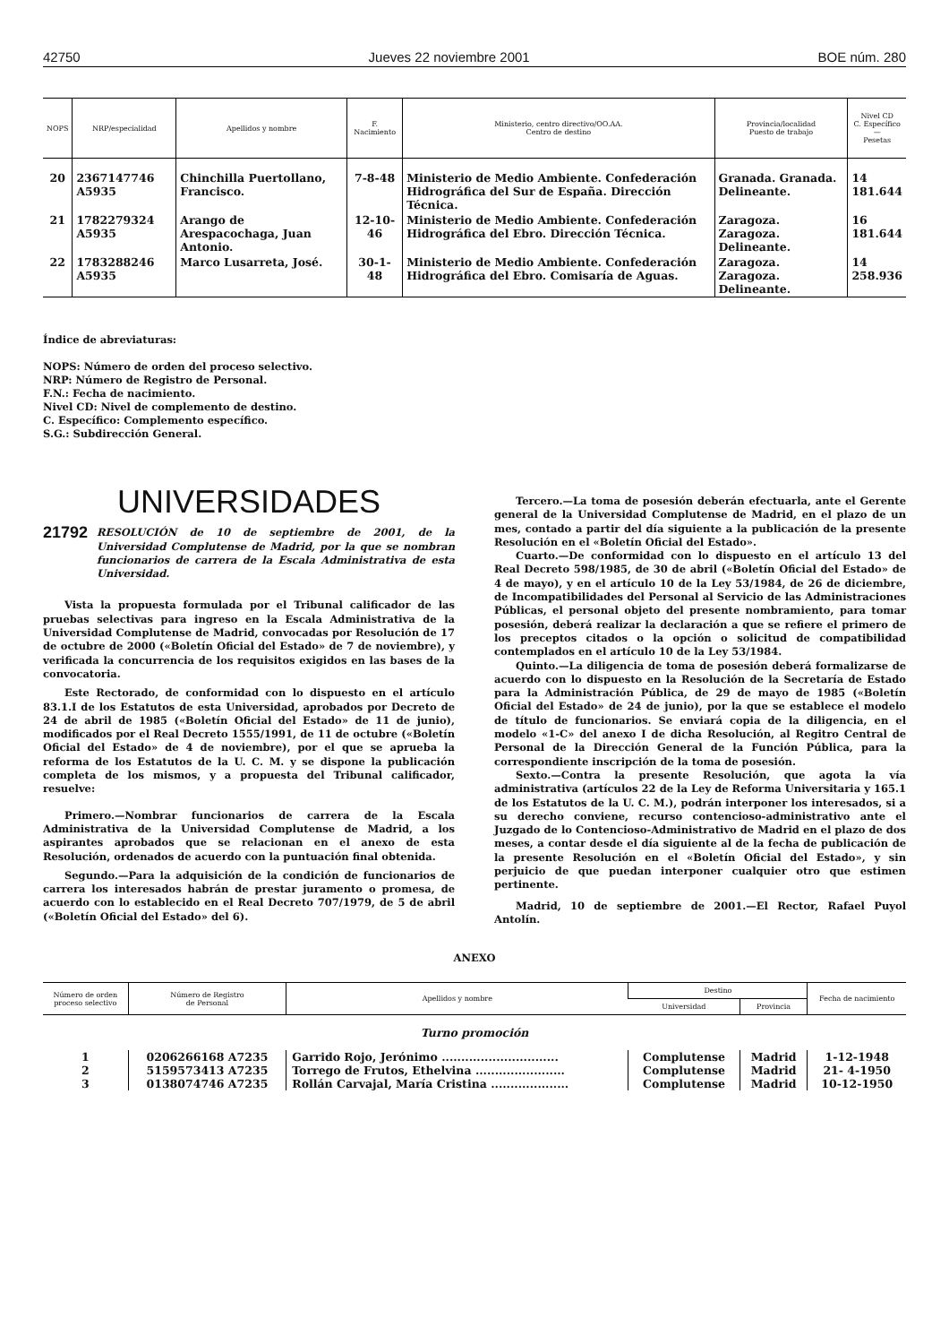42750 Jueves 22 noviembre 2001 BOE núm. 280
| NOPS | NRP/especialidad | Apellidos y nombre | F. Nacimiento | Ministerio, centro directivo/OO.AA. Centro de destino | Provincia/localidad Puesto de trabajo | Nivel CD C. Específico — Pesetas |
| --- | --- | --- | --- | --- | --- | --- |
| 20 | 2367147746 A5935 | Chinchilla Puertollano, Francisco. | 7-8-48 | Ministerio de Medio Ambiente. Confederación Hidrográfica del Sur de España. Dirección Técnica. | Granada. Granada. Delineante. | 14 181.644 |
| 21 | 1782279324 A5935 | Arango de Arespacochaga, Juan Antonio. | 12-10-46 | Ministerio de Medio Ambiente. Confederación Hidrográfica del Ebro. Dirección Técnica. | Zaragoza. Zaragoza. Delineante. | 16 181.644 |
| 22 | 1783288246 A5935 | Marco Lusarreta, José. | 30-1-48 | Ministerio de Medio Ambiente. Confederación Hidrográfica del Ebro. Comisaría de Aguas. | Zaragoza. Zaragoza. Delineante. | 14 258.936 |
Índice de abreviaturas:
NOPS: Número de orden del proceso selectivo.
NRP: Número de Registro de Personal.
F.N.: Fecha de nacimiento.
Nivel CD: Nivel de complemento de destino.
C. Específico: Complemento específico.
S.G.: Subdirección General.
UNIVERSIDADES
21792 RESOLUCIÓN de 10 de septiembre de 2001, de la Universidad Complutense de Madrid, por la que se nombran funcionarios de carrera de la Escala Administrativa de esta Universidad.
Vista la propuesta formulada por el Tribunal calificador de las pruebas selectivas para ingreso en la Escala Administrativa de la Universidad Complutense de Madrid, convocadas por Resolución de 17 de octubre de 2000 («Boletín Oficial del Estado» de 7 de noviembre), y verificada la concurrencia de los requisitos exigidos en las bases de la convocatoria.
Este Rectorado, de conformidad con lo dispuesto en el artículo 83.1.I de los Estatutos de esta Universidad, aprobados por Decreto de 24 de abril de 1985 («Boletín Oficial del Estado» de 11 de junio), modificados por el Real Decreto 1555/1991, de 11 de octubre («Boletín Oficial del Estado» de 4 de noviembre), por el que se aprueba la reforma de los Estatutos de la U. C. M. y se dispone la publicación completa de los mismos, y a propuesta del Tribunal calificador, resuelve:
Primero.—Nombrar funcionarios de carrera de la Escala Administrativa de la Universidad Complutense de Madrid, a los aspirantes aprobados que se relacionan en el anexo de esta Resolución, ordenados de acuerdo con la puntuación final obtenida.
Segundo.—Para la adquisición de la condición de funcionarios de carrera los interesados habrán de prestar juramento o promesa, de acuerdo con lo establecido en el Real Decreto 707/1979, de 5 de abril («Boletín Oficial del Estado» del 6).
Tercero.—La toma de posesión deberán efectuarla, ante el Gerente general de la Universidad Complutense de Madrid, en el plazo de un mes, contado a partir del día siguiente a la publicación de la presente Resolución en el «Boletín Oficial del Estado».
Cuarto.—De conformidad con lo dispuesto en el artículo 13 del Real Decreto 598/1985, de 30 de abril («Boletín Oficial del Estado» de 4 de mayo), y en el artículo 10 de la Ley 53/1984, de 26 de diciembre, de Incompatibilidades del Personal al Servicio de las Administraciones Públicas, el personal objeto del presente nombramiento, para tomar posesión, deberá realizar la declaración a que se refiere el primero de los preceptos citados o la opción o solicitud de compatibilidad contemplados en el artículo 10 de la Ley 53/1984.
Quinto.—La diligencia de toma de posesión deberá formalizarse de acuerdo con lo dispuesto en la Resolución de la Secretaría de Estado para la Administración Pública, de 29 de mayo de 1985 («Boletín Oficial del Estado» de 24 de junio), por la que se establece el modelo de título de funcionarios. Se enviará copia de la diligencia, en el modelo «1-C» del anexo I de dicha Resolución, al Regitro Central de Personal de la Dirección General de la Función Pública, para la correspondiente inscripción de la toma de posesión.
Sexto.—Contra la presente Resolución, que agota la vía administrativa (artículos 22 de la Ley de Reforma Universitaria y 165.1 de los Estatutos de la U. C. M.), podrán interponer los interesados, si a su derecho conviene, recurso contencioso-administrativo ante el Juzgado de lo Contencioso-Administrativo de Madrid en el plazo de dos meses, a contar desde el día siguiente al de la fecha de publicación de la presente Resolución en el «Boletín Oficial del Estado», y sin perjuicio de que puedan interponer cualquier otro que estimen pertinente.
Madrid, 10 de septiembre de 2001.—El Rector, Rafael Puyol Antolín.
ANEXO
| Número de orden proceso selectivo | Número de Registro de Personal | Apellidos y nombre | Destino | | Fecha de nacimiento |
| --- | --- | --- | --- | --- | --- |
| | | | Universidad | Provincia | |
| Turno promoción | | | | | |
| 1 | 0206266168 A7235 | Garrido Rojo, Jerónimo .............................. | Complutense | Madrid | 1-12-1948 |
| 2 | 5159573413 A7235 | Torrego de Frutos, Ethelvina ....................... | Complutense | Madrid | 21- 4-1950 |
| 3 | 0138074746 A7235 | Rollán Carvajal, María Cristina .................... | Complutense | Madrid | 10-12-1950 |